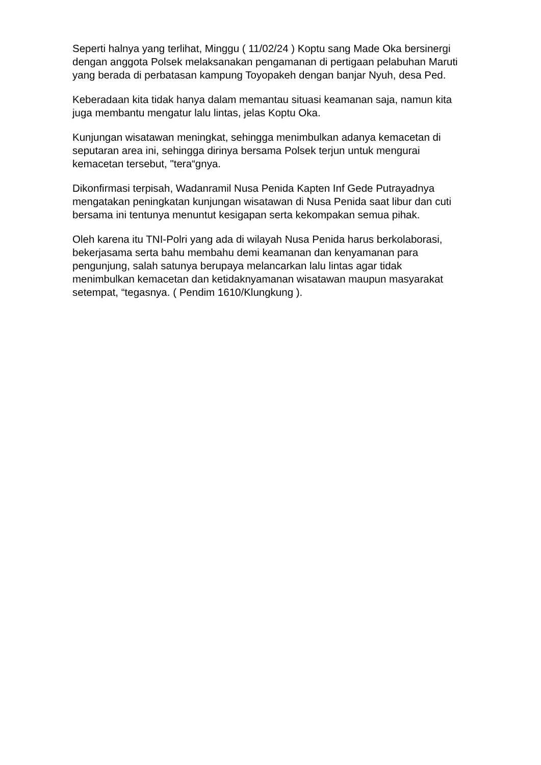Seperti halnya yang terlihat, Minggu ( 11/02/24 ) Koptu sang Made Oka bersinergi dengan anggota Polsek melaksanakan pengamanan di pertigaan pelabuhan Maruti yang berada di perbatasan kampung Toyopakeh dengan banjar Nyuh, desa Ped.
Keberadaan kita tidak hanya dalam memantau situasi keamanan saja, namun kita juga membantu mengatur lalu lintas, jelas Koptu Oka.
Kunjungan wisatawan meningkat, sehingga menimbulkan adanya kemacetan di seputaran area ini, sehingga dirinya bersama Polsek terjun untuk mengurai kemacetan tersebut, "tera“gnya.
Dikonfirmasi terpisah, Wadanramil Nusa Penida Kapten Inf Gede Putrayadnya mengatakan peningkatan kunjungan wisatawan di Nusa Penida saat libur dan cuti bersama ini tentunya menuntut kesigapan serta kekompakan semua pihak.
Oleh karena itu TNI-Polri yang ada di wilayah Nusa Penida harus berkolaborasi, bekerjasama serta bahu membahu demi keamanan dan kenyamanan para pengunjung, salah satunya berupaya melancarkan lalu lintas agar tidak menimbulkan kemacetan dan ketidaknyamanan wisatawan maupun masyarakat setempat, “tegasnya. ( Pendim 1610/Klungkung ).